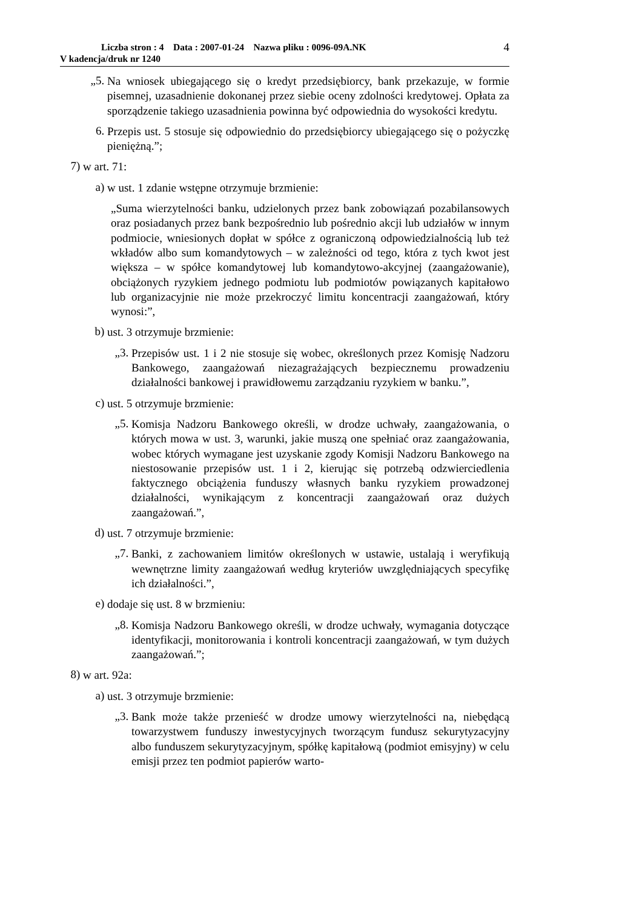Liczba stron : 4 Data : 2007-01-24 Nazwa pliku : 0096-09A.NK
V kadencja/druk nr 1240
4
„5.
Na wniosek ubiegającego się o kredyt przedsiębiorcy, bank przekazuje, w formie pisemnej, uzasadnienie dokonanej przez siebie oceny zdolności kredytowej. Opłata za sporządzenie takiego uzasadnienia powinna być odpowiednia do wysokości kredytu.
6.
Przepis ust. 5 stosuje się odpowiednio do przedsiębiorcy ubiegającego się o pożyczkę pieniężną.”;
7)
w art. 71:
a)
w ust. 1 zdanie wstępne otrzymuje brzmienie:
„Suma wierzytelności banku, udzielonych przez bank zobowiązań pozabilansowych oraz posiadanych przez bank bezpośrednio lub pośrednio akcji lub udziałów w innym podmiocie, wniesionych dopłat w spółce z ograniczoną odpowiedzialnością lub też wkładów albo sum komandytowych – w zależności od tego, która z tych kwot jest większa – w spółce komandytowej lub komandytowo-akcyjnej (zaangażowanie), obciążonych ryzykiem jednego podmiotu lub podmiotów powiązanych kapitałowo lub organizacyjnie nie może przekroczyć limitu koncentracji zaangażowań, który wynosi:”,
b)
ust. 3 otrzymuje brzmienie:
„3.
Przepisów ust. 1 i 2 nie stosuje się wobec, określonych przez Komisję Nadzoru Bankowego, zaangażowań niezagrażających bezpiecznemu prowadzeniu działalności bankowej i prawidłowemu zarządzaniu ryzykiem w banku.”,
c)
ust. 5 otrzymuje brzmienie:
„5.
Komisja Nadzoru Bankowego określi, w drodze uchwały, zaangażowania, o których mowa w ust. 3, warunki, jakie muszą one spełniać oraz zaangażowania, wobec których wymagane jest uzyskanie zgody Komisji Nadzoru Bankowego na niestosowanie przepisów ust. 1 i 2, kierując się potrzebą odzwierciedlenia faktycznego obciążenia funduszy własnych banku ryzykiem prowadzonej działalności, wynikającym z koncentracji zaangażowań oraz dużych zaangażowań.”,
d)
ust. 7 otrzymuje brzmienie:
„7.
Banki, z zachowaniem limitów określonych w ustawie, ustalają i weryfikują wewnętrzne limity zaangażowań według kryteriów uwzględniających specyfikę ich działalności.”,
e)
dodaje się ust. 8 w brzmieniu:
„8.
Komisja Nadzoru Bankowego określi, w drodze uchwały, wymagania dotyczące identyfikacji, monitorowania i kontroli koncentracji zaangażowań, w tym dużych zaangażowań.”;
8)
w art. 92a:
a)
ust. 3 otrzymuje brzmienie:
„3.
Bank może także przenieść w drodze umowy wierzytelności na, niebędącą towarzystwem funduszy inwestycyjnych tworzącym fundusz sekurytyzacyjny albo funduszem sekurytyzacyjnym, spółkę kapitałową (podmiot emisyjny) w celu emisji przez ten podmiot papierów warto-